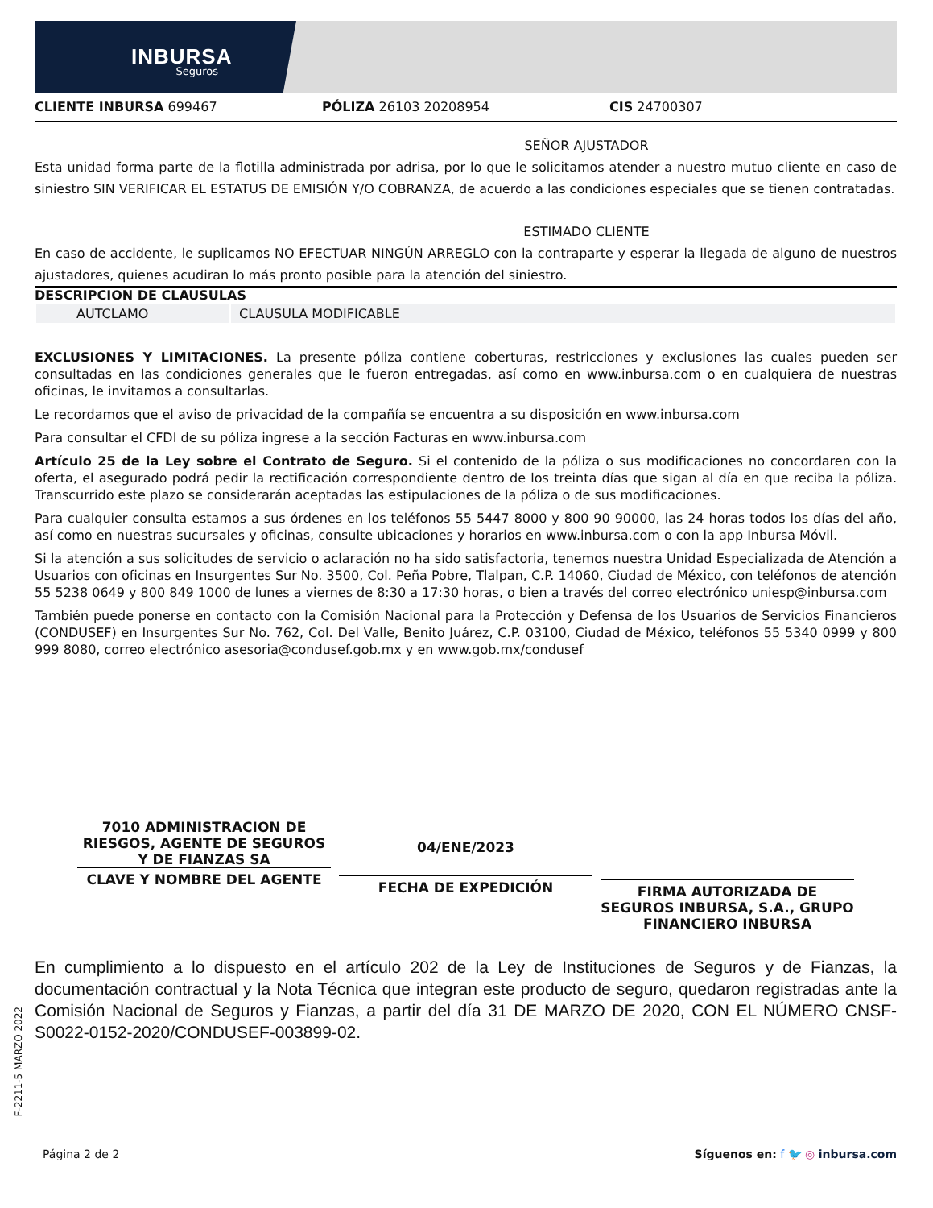INBURSA Seguros
CLIENTE INBURSA 699467 PÓLIZA 26103 20208954 CIS 24700307
SEÑOR AJUSTADOR
Esta unidad forma parte de la flotilla administrada por adrisa, por lo que le solicitamos atender a nuestro mutuo cliente en caso de siniestro SIN VERIFICAR EL ESTATUS DE EMISIÓN Y/O COBRANZA, de acuerdo a las condiciones especiales que se tienen contratadas.
ESTIMADO CLIENTE
En caso de accidente, le suplicamos NO EFECTUAR NINGÚN ARREGLO con la contraparte y esperar la llegada de alguno de nuestros ajustadores, quienes acudiran lo más pronto posible para la atención del siniestro.
DESCRIPCION DE CLAUSULAS
| AUTCLAMO | CLAUSULA MODIFICABLE |
EXCLUSIONES Y LIMITACIONES. La presente póliza contiene coberturas, restricciones y exclusiones las cuales pueden ser consultadas en las condiciones generales que le fueron entregadas, así como en www.inbursa.com o en cualquiera de nuestras oficinas, le invitamos a consultarlas.
Le recordamos que el aviso de privacidad de la compañía se encuentra a su disposición en www.inbursa.com
Para consultar el CFDI de su póliza ingrese a la sección Facturas en www.inbursa.com
Artículo 25 de la Ley sobre el Contrato de Seguro. Si el contenido de la póliza o sus modificaciones no concordaren con la oferta, el asegurado podrá pedir la rectificación correspondiente dentro de los treinta días que sigan al día en que reciba la póliza. Transcurrido este plazo se considerarán aceptadas las estipulaciones de la póliza o de sus modificaciones.
Para cualquier consulta estamos a sus órdenes en los teléfonos 55 5447 8000 y 800 90 90000, las 24 horas todos los días del año, así como en nuestras sucursales y oficinas, consulte ubicaciones y horarios en www.inbursa.com o con la app Inbursa Móvil.
Si la atención a sus solicitudes de servicio o aclaración no ha sido satisfactoria, tenemos nuestra Unidad Especializada de Atención a Usuarios con oficinas en Insurgentes Sur No. 3500, Col. Peña Pobre, Tlalpan, C.P. 14060, Ciudad de México, con teléfonos de atención 55 5238 0649 y 800 849 1000 de lunes a viernes de 8:30 a 17:30 horas, o bien a través del correo electrónico uniesp@inbursa.com
También puede ponerse en contacto con la Comisión Nacional para la Protección y Defensa de los Usuarios de Servicios Financieros (CONDUSEF) en Insurgentes Sur No. 762, Col. Del Valle, Benito Juárez, C.P. 03100, Ciudad de México, teléfonos 55 5340 0999 y 800 999 8080, correo electrónico asesoria@condusef.gob.mx y en www.gob.mx/condusef
7010 ADMINISTRACION DE RIESGOS, AGENTE DE SEGUROS Y DE FIANZAS SA
CLAVE Y NOMBRE DEL AGENTE
04/ENE/2023
FECHA DE EXPEDICIÓN
FIRMA AUTORIZADA DE SEGUROS INBURSA, S.A., GRUPO FINANCIERO INBURSA
En cumplimiento a lo dispuesto en el artículo 202 de la Ley de Instituciones de Seguros y de Fianzas, la documentación contractual y la Nota Técnica que integran este producto de seguro, quedaron registradas ante la Comisión Nacional de Seguros y Fianzas, a partir del día 31 DE MARZO DE 2020, CON EL NÚMERO CNSF-S0022-0152-2020/CONDUSEF-003899-02.
F-2211-5 MARZO 2022
Página 2 de 2 Síguenos en: f 🐦 ◎ inbursa.com